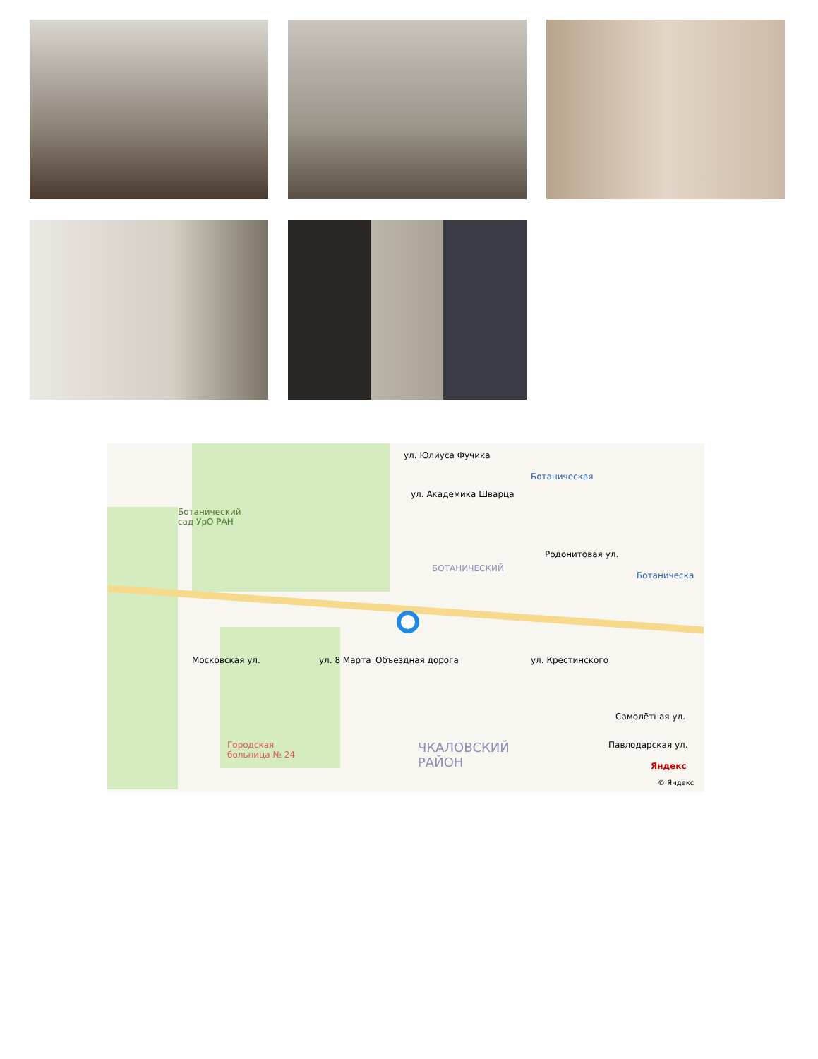ул. Юлиуса Фучика
Ботаническая
ул. Академика Шварца
Ботанический
сад УрО РАН
Родонитовая ул.
БОТАНИЧЕСКИЙ
Ботаническа
Московская ул. ул. 8 Марта Объездная дорога ул. Крестинского
Самолётная ул.
Павлодарская ул. Городская
больница № 24 ЧКАЛОВСКИЙ
РАЙОН Яндекс
© Яндекс